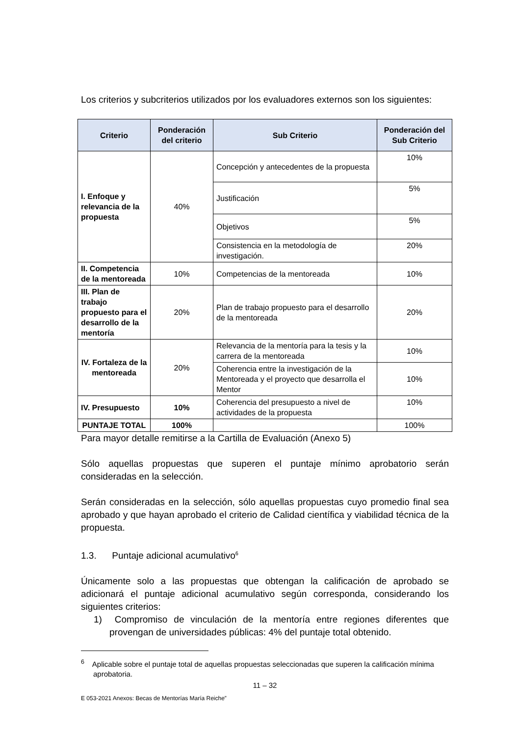Los criterios y subcriterios utilizados por los evaluadores externos son los siguientes:
| Criterio | Ponderación del criterio | Sub Criterio | Ponderación del Sub Criterio |
| --- | --- | --- | --- |
| I. Enfoque y relevancia de la propuesta | 40% | Concepción y antecedentes de la propuesta | 10% |
| | | Justificación | 5% |
| | | Objetivos | 5% |
| | | Consistencia en la metodología de investigación. | 20% |
| II. Competencia de la mentoreada | 10% | Competencias de la mentoreada | 10% |
| III. Plan de trabajo propuesto para el desarrollo de la mentoría | 20% | Plan de trabajo propuesto para el desarrollo de la mentoreada | 20% |
| IV. Fortaleza de la mentoreada | 20% | Relevancia de la mentoría para la tesis y la carrera de la mentoreada | 10% |
| | | Coherencia entre la investigación de la Mentoreada y el proyecto que desarrolla el Mentor | 10% |
| IV. Presupuesto | 10% | Coherencia del presupuesto a nivel de actividades de la propuesta | 10% |
| PUNTAJE TOTAL | 100% | | 100% |
Para mayor detalle remitirse a la Cartilla de Evaluación (Anexo 5)
Sólo aquellas propuestas que superen el puntaje mínimo aprobatorio serán consideradas en la selección.
Serán consideradas en la selección, sólo aquellas propuestas cuyo promedio final sea aprobado y que hayan aprobado el criterio de Calidad científica y viabilidad técnica de la propuesta.
1.3. Puntaje adicional acumulativo<sup>6</sup>
Únicamente solo a las propuestas que obtengan la calificación de aprobado se adicionará el puntaje adicional acumulativo según corresponda, considerando los siguientes criterios:
1) Compromiso de vinculación de la mentoría entre regiones diferentes que provengan de universidades públicas: 4% del puntaje total obtenido.
<sup>6</sup> Aplicable sobre el puntaje total de aquellas propuestas seleccionadas que superen la calificación mínima aprobatoria.
11 – 32
E 053-2021 Anexos: Becas de Mentorías María Reiche”